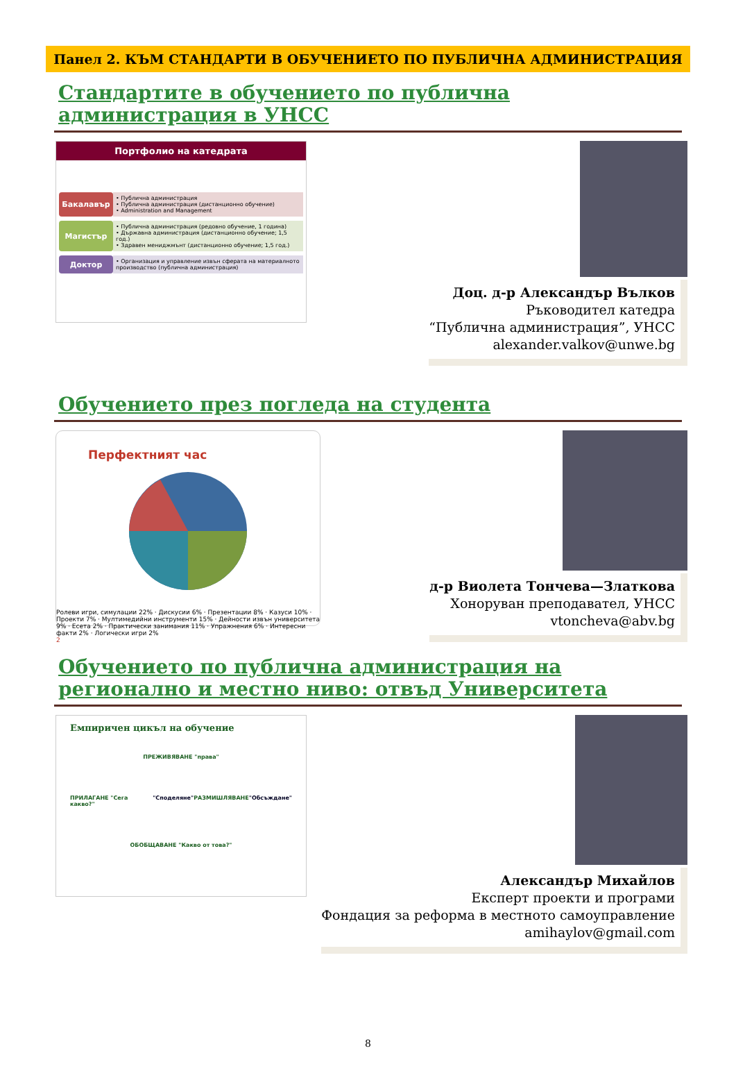Панел 2. КЪМ СТАНДАРТИ В ОБУЧЕНИЕТО ПО ПУБЛИЧНА АДМИНИСТРАЦИЯ
Стандартите в обучението по публична администрация в УНСС
Портфолио на катедрата
Бакалавър
• Публична администрация
• Публична администрация (дистанционно обучение)
• Administration and Management
Магистър
• Публична администрация (редовно обучение, 1 година)
• Държавна администрация (дистанционно обучение; 1,5 год.)
• Здравен мениджмънт (дистанционно обучение; 1,5 год.)
Доктор
• Организация и управление извън сферата на материалното производство (публична администрация)
Доц. д-р Александър Вълков
Ръководител катедра
“Публична администрация”, УНСС
alexander.valkov@unwe.bg
Обучението през погледа на студента
Перфектният час
Ролеви игри, симулации 22% · Дискусии 6% · Презентации 8% · Казуси 10% · Проекти 7% · Мултимедийни инструменти 15% · Дейности извън университета 9% · Есета 2% · Практически занимания 11% · Упражнения 6% · Интересни факти 2% · Логически игри 2%
2
д-р Виолета Тончева—Златкова
Хоноруван преподавател, УНСС
vtoncheva@abv.bg
Обучението по публична администрация на регионално и местно ниво: отвъд Университета
Емпиричен цикъл на обучение
ПРЕЖИВЯВАНЕ "права"
ПРИЛАГАНЕ "Сега какво?" "Споделяне" РАЗМИШЛЯВАНЕ "Обсъждане"
ОБОБЩАВАНЕ "Какво от това?"
Александър Михайлов
Експерт проекти и програми
Фондация за реформа в местното самоуправление
amihaylov@gmail.com
8